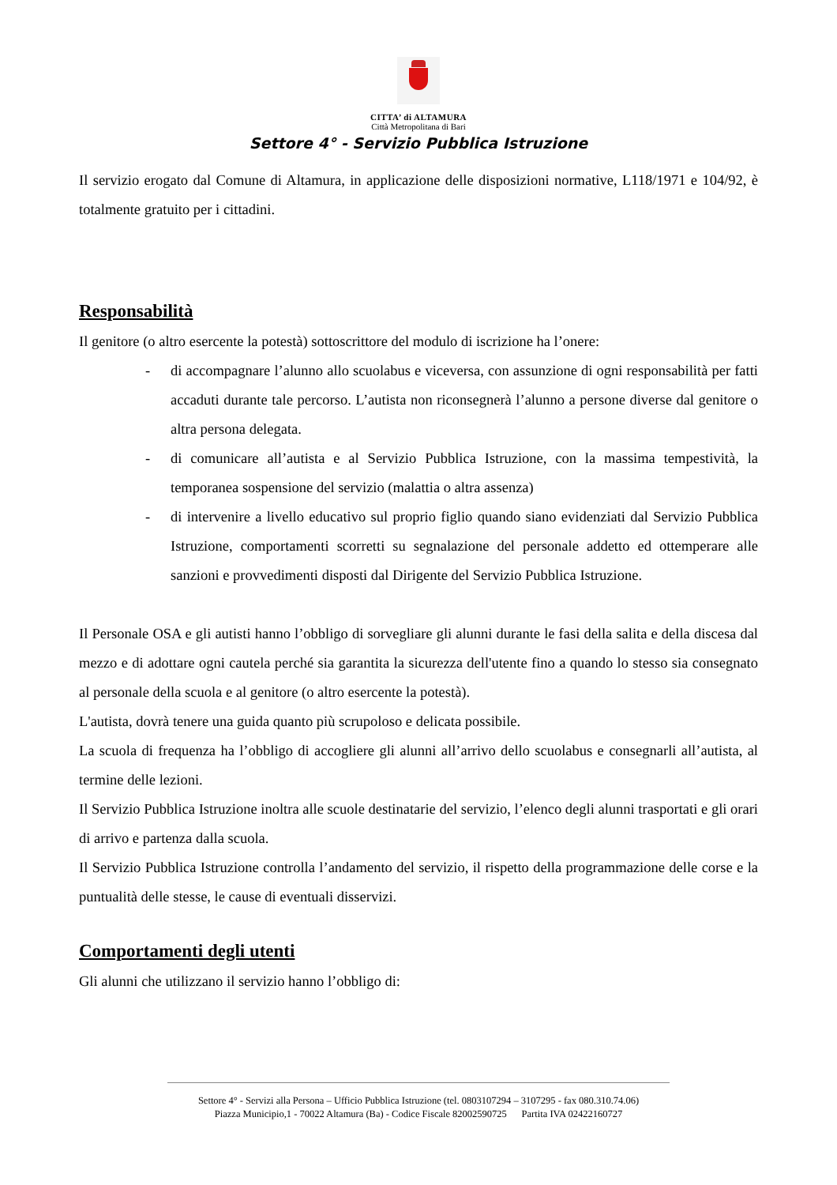CITTA’ di ALTAMURA
Città Metropolitana di Bari
Settore 4° - Servizio Pubblica Istruzione
Il servizio erogato dal Comune di Altamura, in applicazione delle disposizioni normative, L118/1971 e 104/92, è totalmente gratuito per i cittadini.
Responsabilità
Il genitore (o altro esercente la potestà) sottoscrittore del modulo di iscrizione ha l’onere:
- di accompagnare l’alunno allo scuolabus e viceversa, con assunzione di ogni responsabilità per fatti accaduti durante tale percorso. L’autista non riconsegnerà l’alunno a persone diverse dal genitore o altra persona delegata.
- di comunicare all’autista e al Servizio Pubblica Istruzione, con la massima tempestività, la temporanea sospensione del servizio (malattia o altra assenza)
- di intervenire a livello educativo sul proprio figlio quando siano evidenziati dal Servizio Pubblica Istruzione, comportamenti scorretti su segnalazione del personale addetto ed ottemperare alle sanzioni e provvedimenti disposti dal Dirigente del Servizio Pubblica Istruzione.
Il Personale OSA e gli autisti hanno l’obbligo di sorvegliare gli alunni durante le fasi della salita e della discesa dal mezzo e di adottare ogni cautela perché sia garantita la sicurezza dell'utente fino a quando lo stesso sia consegnato al personale della scuola e al genitore (o altro esercente la potestà).
L'autista, dovrà tenere una guida quanto più scrupoloso e delicata possibile.
La scuola di frequenza ha l’obbligo di accogliere gli alunni all’arrivo dello scuolabus e consegnarli all’autista, al termine delle lezioni.
Il Servizio Pubblica Istruzione inoltra alle scuole destinatarie del servizio, l’elenco degli alunni trasportati e gli orari di arrivo e partenza dalla scuola.
Il Servizio Pubblica Istruzione controlla l’andamento del servizio, il rispetto della programmazione delle corse e la puntualità delle stesse, le cause di eventuali disservizi.
Comportamenti degli utenti
Gli alunni che utilizzano il servizio hanno l’obbligo di:
Settore 4° - Servizi alla Persona – Ufficio Pubblica Istruzione (tel. 0803107294 – 3107295 - fax 080.310.74.06)
Piazza Municipio,1 - 70022 Altamura (Ba) - Codice Fiscale 82002590725 Partita IVA 02422160727